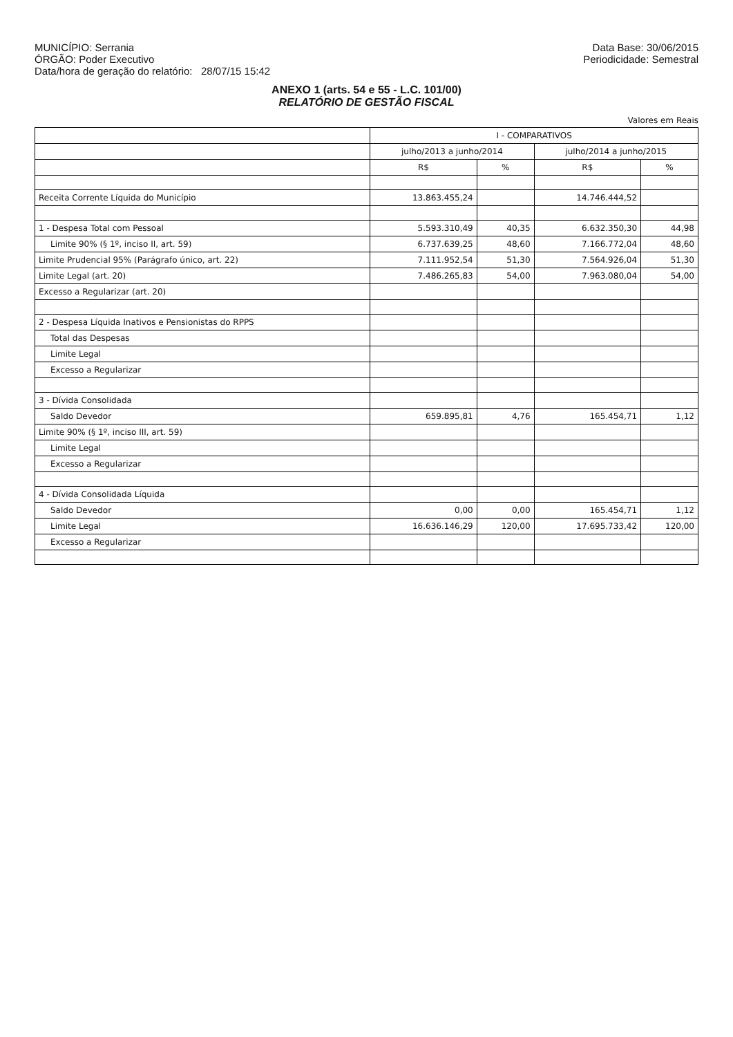MUNICÍPIO: Serrania
ÓRGÃO: Poder Executivo
Data/hora de geração do relatório: 28/07/15 15:42
Data Base: 30/06/2015
Periodicidade: Semestral
ANEXO 1 (arts. 54 e 55 - L.C. 101/00)
RELATÓRIO DE GESTÃO FISCAL
Valores em Reais
| | I - COMPARATIVOS | | | |
| --- | --- | --- | --- | --- |
| | julho/2013 a junho/2014 | | julho/2014 a junho/2015 | |
| | R$ | % | R$ | % |
| Receita Corrente Líquida do Município | 13.863.455,24 | | 14.746.444,52 | |
| 1 - Despesa Total com Pessoal | 5.593.310,49 | 40,35 | 6.632.350,30 | 44,98 |
| Limite 90% (§ 1º, inciso II, art. 59) | 6.737.639,25 | 48,60 | 7.166.772,04 | 48,60 |
| Limite Prudencial 95% (Parágrafo único, art. 22) | 7.111.952,54 | 51,30 | 7.564.926,04 | 51,30 |
| Limite Legal (art. 20) | 7.486.265,83 | 54,00 | 7.963.080,04 | 54,00 |
| Excesso a Regularizar (art. 20) | | | | |
| 2 - Despesa Líquida Inativos e Pensionistas do RPPS | | | | |
| Total das Despesas | | | | |
| Limite Legal | | | | |
| Excesso a Regularizar | | | | |
| 3 - Dívida Consolidada | | | | |
| Saldo Devedor | 659.895,81 | 4,76 | 165.454,71 | 1,12 |
| Limite 90% (§ 1º, inciso III, art. 59) | | | | |
| Limite Legal | | | | |
| Excesso a Regularizar | | | | |
| 4 - Dívida Consolidada Líquida | | | | |
| Saldo Devedor | 0,00 | 0,00 | 165.454,71 | 1,12 |
| Limite Legal | 16.636.146,29 | 120,00 | 17.695.733,42 | 120,00 |
| Excesso a Regularizar | | | | |